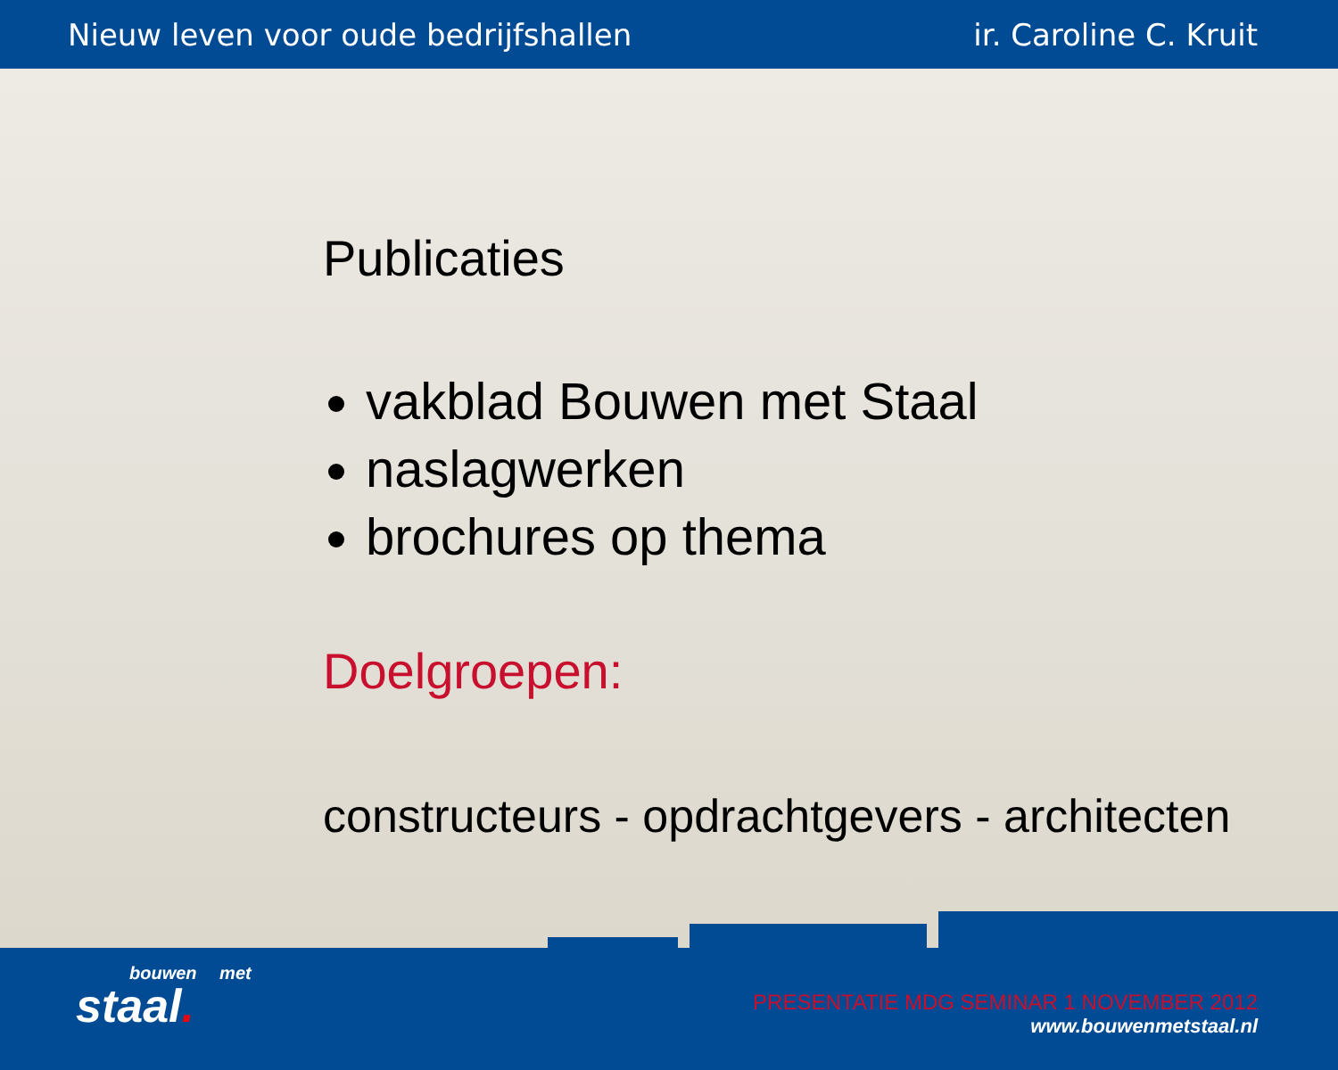Nieuw leven voor oude bedrijfshallen ir. Caroline C. Kruit
Publicaties
vakblad Bouwen met Staal
naslagwerken
brochures op thema
Doelgroepen:
constructeurs - opdrachtgevers - architecten
bouwen met
staal.
PRESENTATIE MDG SEMINAR 1 NOVEMBER 2012
www.bouwenmetstaal.nl